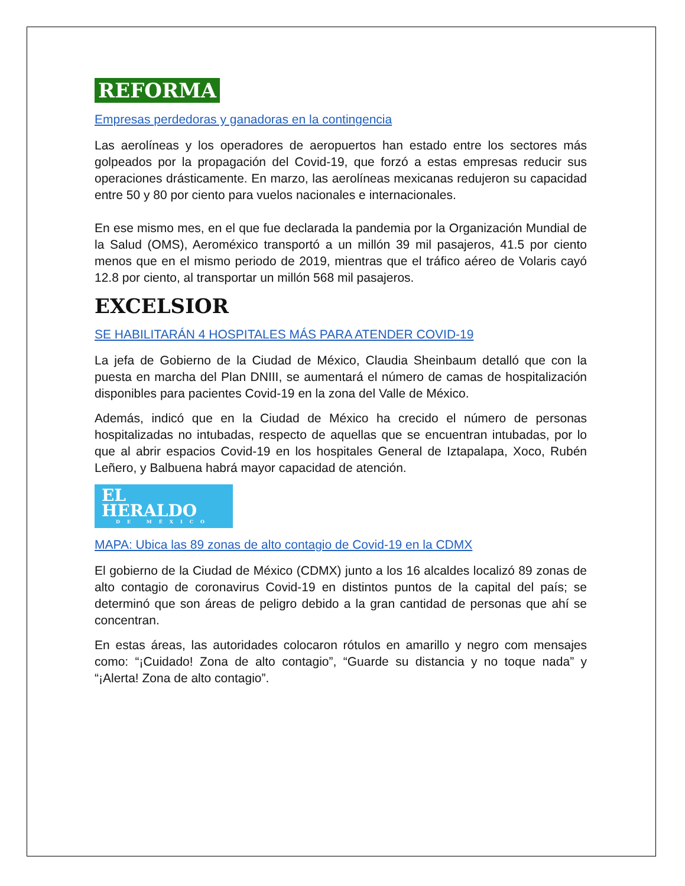REFORMA
Empresas perdedoras y ganadoras en la contingencia
Las aerolíneas y los operadores de aeropuertos han estado entre los sectores más golpeados por la propagación del Covid-19, que forzó a estas empresas reducir sus operaciones drásticamente. En marzo, las aerolíneas mexicanas redujeron su capacidad entre 50 y 80 por ciento para vuelos nacionales e internacionales.
En ese mismo mes, en el que fue declarada la pandemia por la Organización Mundial de la Salud (OMS), Aeroméxico transportó a un millón 39 mil pasajeros, 41.5 por ciento menos que en el mismo periodo de 2019, mientras que el tráfico aéreo de Volaris cayó 12.8 por ciento, al transportar un millón 568 mil pasajeros.
EXCELSIOR
SE HABILITARÁN 4 HOSPITALES MÁS PARA ATENDER COVID-19
La jefa de Gobierno de la Ciudad de México, Claudia Sheinbaum detalló que con la puesta en marcha del Plan DNIII, se aumentará el número de camas de hospitalización disponibles para pacientes Covid-19 en la zona del Valle de México.
Además, indicó que en la Ciudad de México ha crecido el número de personas hospitalizadas no intubadas, respecto de aquellas que se encuentran intubadas, por lo que al abrir espacios Covid-19 en los hospitales General de Iztapalapa, Xoco, Rubén Leñero, y Balbuena habrá mayor capacidad de atención.
EL HERALDO DE MÉXICO
MAPA: Ubica las 89 zonas de alto contagio de Covid-19 en la CDMX
El gobierno de la Ciudad de México (CDMX) junto a los 16 alcaldes localizó 89 zonas de alto contagio de coronavirus Covid-19 en distintos puntos de la capital del país; se determinó que son áreas de peligro debido a la gran cantidad de personas que ahí se concentran.
En estas áreas, las autoridades colocaron rótulos en amarillo y negro com mensajes como: “¡Cuidado! Zona de alto contagio”, “Guarde su distancia y no toque nada” y “¡Alerta! Zona de alto contagio”.